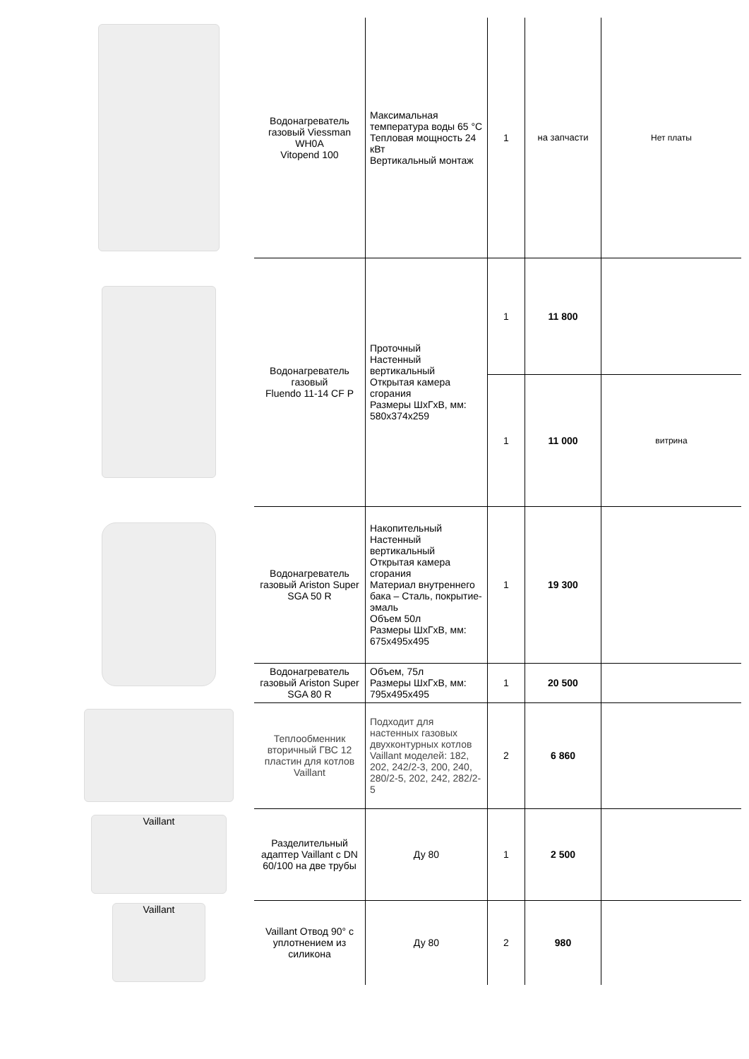| | Водонагреватель газовый Viessman WH0A Vitopend 100 | Максимальная температура воды 65 °C Тепловая мощность 24 кВт Вертикальный монтаж | 1 | на запчасти | Нет платы |
| | Водонагреватель газовый Fluendo 11-14 CF P | Проточный Настенный вертикальный Открытая камера сгорания Размеры ШхГхВ, мм: 580x374x259 | 1 | 11 800 | |
| | | | 1 | 11 000 | витрина |
| | Водонагреватель газовый Ariston Super SGA 50 R | Накопительный Настенный вертикальный Открытая камера сгорания Материал внутреннего бака – Сталь, покрытие-эмаль Объем 50л Размеры ШхГхВ, мм: 675x495x495 | 1 | 19 300 | |
| | Водонагреватель газовый Ariston Super SGA 80 R | Объем, 75л Размеры ШхГхВ, мм: 795x495x495 | 1 | 20 500 | |
| | Теплообменник вторичный ГВС 12 пластин для котлов Vaillant | Подходит для настенных газовых двухконтурных котлов Vaillant моделей: 182, 202, 242/2-3, 200, 240, 280/2-5, 202, 242, 282/2-5 | 2 | 6 860 | |
| Vaillant | Разделительный адаптер Vaillant с DN 60/100 на две трубы | Ду 80 | 1 | 2 500 | |
| Vaillant | Vaillant Отвод 90° с уплотнением из силикона | Ду 80 | 2 | 980 | |